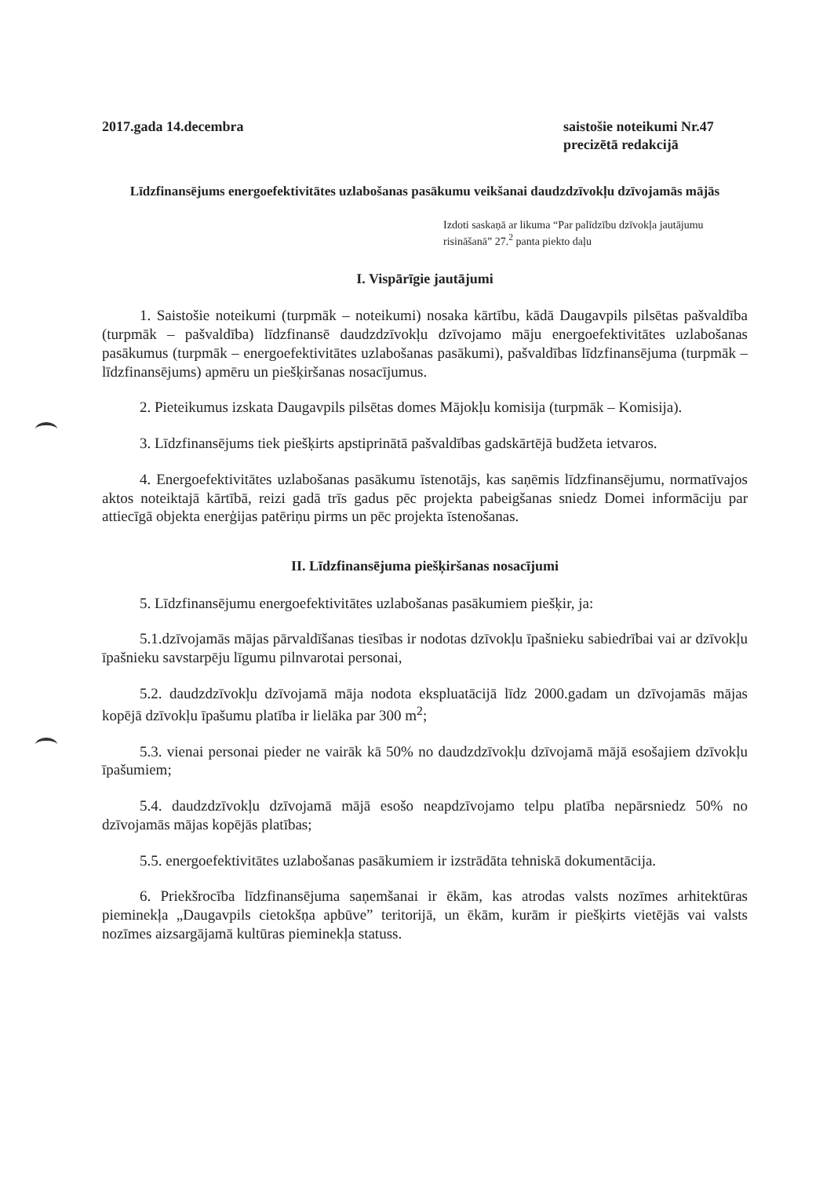2017.gada 14.decembra saistošie noteikumi Nr.47
precizētā redakcijā
Līdzfinansējums energoefektivitātes uzlabošanas pasākumu veikšanai daudzdzīvokļu dzīvojamās mājās
Izdoti saskaņā ar likuma “Par palīdzību dzīvokļa jautājumu risināšanā” 27.<sup>2</sup> panta piekto daļu
I. Vispārīgie jautājumi
1. Saistošie noteikumi (turpmāk – noteikumi) nosaka kārtību, kādā Daugavpils pilsētas pašvaldība (turpmāk – pašvaldība) līdzfinansē daudzdzīvokļu dzīvojamo māju energoefektivitātes uzlabošanas pasākumus (turpmāk – energoefektivitātes uzlabošanas pasākumi), pašvaldības līdzfinansējuma (turpmāk – līdzfinansējums) apmēru un piešķiršanas nosacījumus.
2. Pieteikumus izskata Daugavpils pilsētas domes Mājokļu komisija (turpmāk – Komisija).
3. Līdzfinansējums tiek piešķirts apstiprinātā pašvaldības gadskārtējā budžeta ietvaros.
4. Energoefektivitātes uzlabošanas pasākumu īstenotājs, kas saņēmis līdzfinansējumu, normatīvajos aktos noteiktajā kārtībā, reizi gadā trīs gadus pēc projekta pabeigšanas sniedz Domei informāciju par attiecīgā objekta enerģijas patēriņu pirms un pēc projekta īstenošanas.
II. Līdzfinansējuma piešķiršanas nosacījumi
5. Līdzfinansējumu energoefektivitātes uzlabošanas pasākumiem piešķir, ja:
5.1.dzīvojamās mājas pārvaldīšanas tiesības ir nodotas dzīvokļu īpašnieku sabiedrībai vai ar dzīvokļu īpašnieku savstarpēju līgumu pilnvarotai personai,
5.2. daudzdzīvokļu dzīvojamā māja nodota ekspluatācijā līdz 2000.gadam un dzīvojamās mājas kopējā dzīvokļu īpašumu platība ir lielāka par 300 m<sup>2</sup>;
5.3. vienai personai pieder ne vairāk kā 50% no daudzdzīvokļu dzīvojamā mājā esošajiem dzīvokļu īpašumiem;
5.4. daudzdzīvokļu dzīvojamā mājā esošo neapdzīvojamo telpu platība nepārsniedz 50% no dzīvojamās mājas kopējās platības;
5.5. energoefektivitātes uzlabošanas pasākumiem ir izstrādāta tehniskā dokumentācija.
6. Priekšrocība līdzfinansējuma saņemšanai ir ēkām, kas atrodas valsts nozīmes arhitektūras pieminekļa „Daugavpils cietokšņa apbūve” teritorijā, un ēkām, kurām ir piešķirts vietējās vai valsts nozīmes aizsargājamā kultūras pieminekļa statuss.